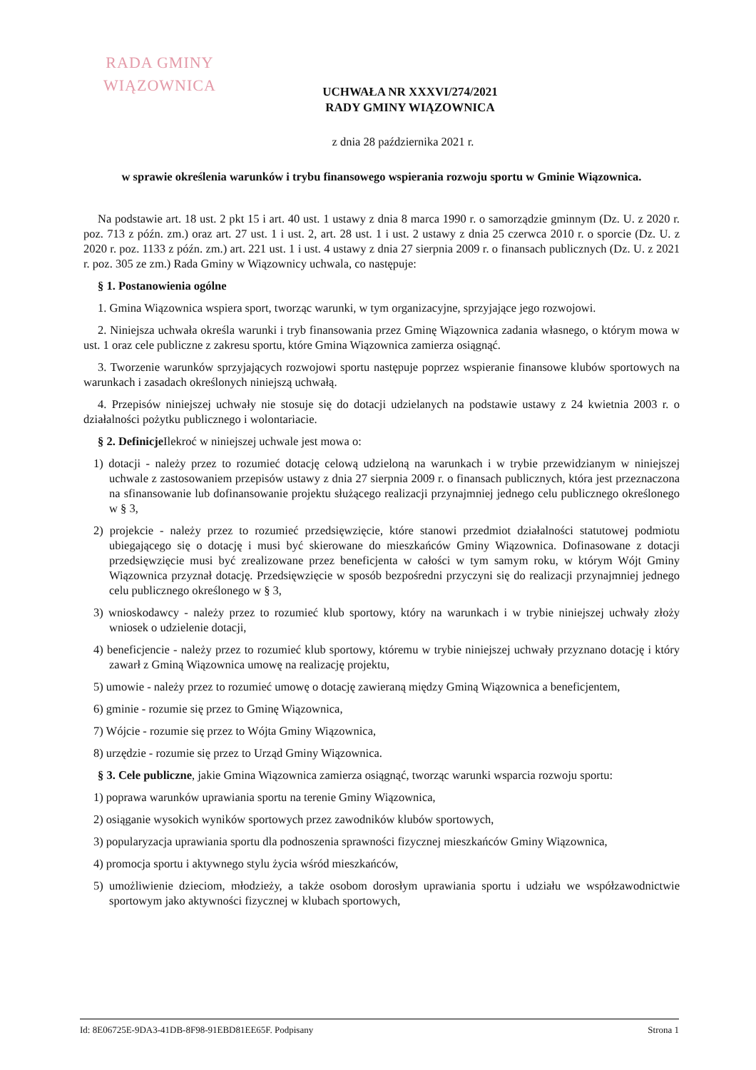RADA GMINY
WIĄZOWNICA
UCHWAŁA NR XXXVI/274/2021
RADY GMINY WIĄZOWNICA
z dnia 28 października 2021 r.
w sprawie określenia warunków i trybu finansowego wspierania rozwoju sportu w Gminie Wiązownica.
Na podstawie art. 18 ust. 2 pkt 15 i art. 40 ust. 1 ustawy z dnia 8 marca 1990 r. o samorządzie gminnym (Dz. U. z 2020 r. poz. 713 z późn. zm.) oraz art. 27 ust. 1 i ust. 2, art. 28 ust. 1 i ust. 2 ustawy z dnia 25 czerwca 2010 r. o sporcie (Dz. U. z 2020 r. poz. 1133 z późn. zm.) art. 221 ust. 1 i ust. 4 ustawy z dnia 27 sierpnia 2009 r. o finansach publicznych (Dz. U. z 2021 r. poz. 305 ze zm.) Rada Gminy w Wiązownicy uchwala, co następuje:
§ 1. Postanowienia ogólne
1. Gmina Wiązownica wspiera sport, tworząc warunki, w tym organizacyjne, sprzyjające jego rozwojowi.
2. Niniejsza uchwała określa warunki i tryb finansowania przez Gminę Wiązownica zadania własnego, o którym mowa w ust. 1 oraz cele publiczne z zakresu sportu, które Gmina Wiązownica zamierza osiągnąć.
3. Tworzenie warunków sprzyjających rozwojowi sportu następuje poprzez wspieranie finansowe klubów sportowych na warunkach i zasadach określonych niniejszą uchwałą.
4. Przepisów niniejszej uchwały nie stosuje się do dotacji udzielanych na podstawie ustawy z 24 kwietnia 2003 r. o działalności pożytku publicznego i wolontariacie.
§ 2. Definicje Ilekroć w niniejszej uchwale jest mowa o:
1) dotacji - należy przez to rozumieć dotację celową udzieloną na warunkach i w trybie przewidzianym w niniejszej uchwale z zastosowaniem przepisów ustawy z dnia 27 sierpnia 2009 r. o finansach publicznych, która jest przeznaczona na sfinansowanie lub dofinansowanie projektu służącego realizacji przynajmniej jednego celu publicznego określonego w § 3,
2) projekcie - należy przez to rozumieć przedsięwzięcie, które stanowi przedmiot działalności statutowej podmiotu ubiegającego się o dotację i musi być skierowane do mieszkańców Gminy Wiązownica. Dofinasowane z dotacji przedsięwzięcie musi być zrealizowane przez beneficjenta w całości w tym samym roku, w którym Wójt Gminy Wiązownica przyznał dotację. Przedsięwzięcie w sposób bezpośredni przyczyni się do realizacji przynajmniej jednego celu publicznego określonego w § 3,
3) wnioskodawcy - należy przez to rozumieć klub sportowy, który na warunkach i w trybie niniejszej uchwały złoży wniosek o udzielenie dotacji,
4) beneficjencie - należy przez to rozumieć klub sportowy, któremu w trybie niniejszej uchwały przyznano dotację i który zawarł z Gminą Wiązownica umowę na realizację projektu,
5) umowie - należy przez to rozumieć umowę o dotację zawieraną między Gminą Wiązownica a beneficjentem,
6) gminie - rozumie się przez to Gminę Wiązownica,
7) Wójcie - rozumie się przez to Wójta Gminy Wiązownica,
8) urzędzie - rozumie się przez to Urząd Gminy Wiązownica.
§ 3. Cele publiczne, jakie Gmina Wiązownica zamierza osiągnąć, tworząc warunki wsparcia rozwoju sportu:
1) poprawa warunków uprawiania sportu na terenie Gminy Wiązownica,
2) osiąganie wysokich wyników sportowych przez zawodników klubów sportowych,
3) popularyzacja uprawiania sportu dla podnoszenia sprawności fizycznej mieszkańców Gminy Wiązownica,
4) promocja sportu i aktywnego stylu życia wśród mieszkańców,
5) umożliwienie dzieciom, młodzieży, a także osobom dorosłym uprawiania sportu i udziału we współzawodnictwie sportowym jako aktywności fizycznej w klubach sportowych,
Id: 8E06725E-9DA3-41DB-8F98-91EBD81EE65F. Podpisany Strona 1